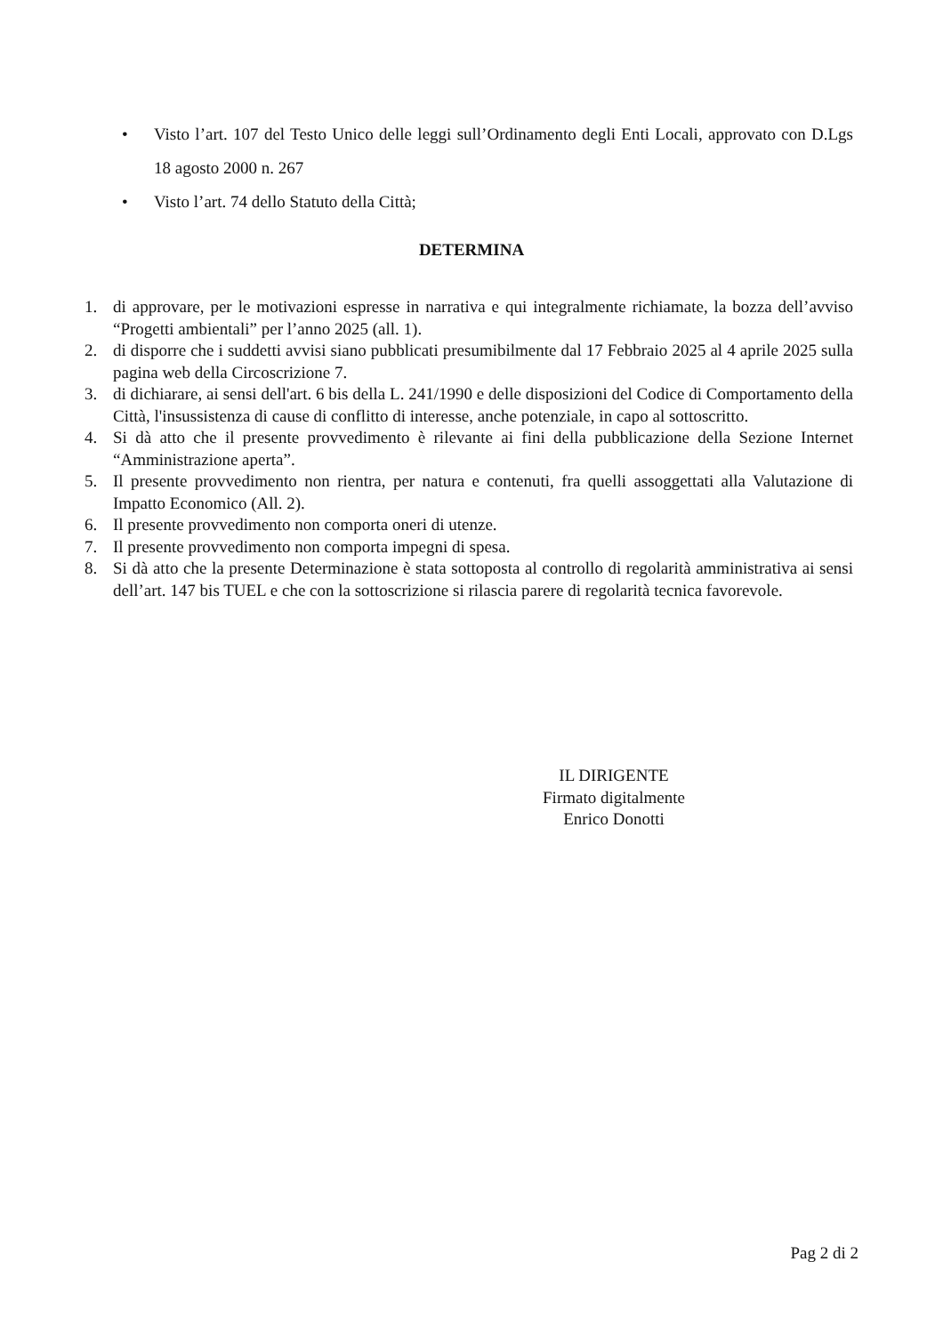• Visto l’art. 107 del Testo Unico delle leggi sull’Ordinamento degli Enti Locali, approvato con D.Lgs 18 agosto 2000 n. 267
• Visto l’art. 74 dello Statuto della Città;
DETERMINA
1. di approvare, per le motivazioni espresse in narrativa e qui integralmente richiamate, la bozza dell’avviso “Progetti ambientali” per l’anno 2025 (all. 1).
2. di disporre che i suddetti avvisi siano pubblicati presumibilmente dal 17 Febbraio 2025 al 4 aprile 2025 sulla pagina web della Circoscrizione 7.
3. di dichiarare, ai sensi dell'art. 6 bis della L. 241/1990 e delle disposizioni del Codice di Comportamento della Città, l'insussistenza di cause di conflitto di interesse, anche potenziale, in capo al sottoscritto.
4. Si dà atto che il presente provvedimento è rilevante ai fini della pubblicazione della Sezione Internet “Amministrazione aperta”.
5. Il presente provvedimento non rientra, per natura e contenuti, fra quelli assoggettati alla Valutazione di Impatto Economico (All. 2).
6. Il presente provvedimento non comporta oneri di utenze.
7. Il presente provvedimento non comporta impegni di spesa.
8. Si dà atto che la presente Determinazione è stata sottoposta al controllo di regolarità amministrativa ai sensi dell’art. 147 bis TUEL e che con la sottoscrizione si rilascia parere di regolarità tecnica favorevole.
IL DIRIGENTE
Firmato digitalmente
Enrico Donotti
Pag 2 di 2